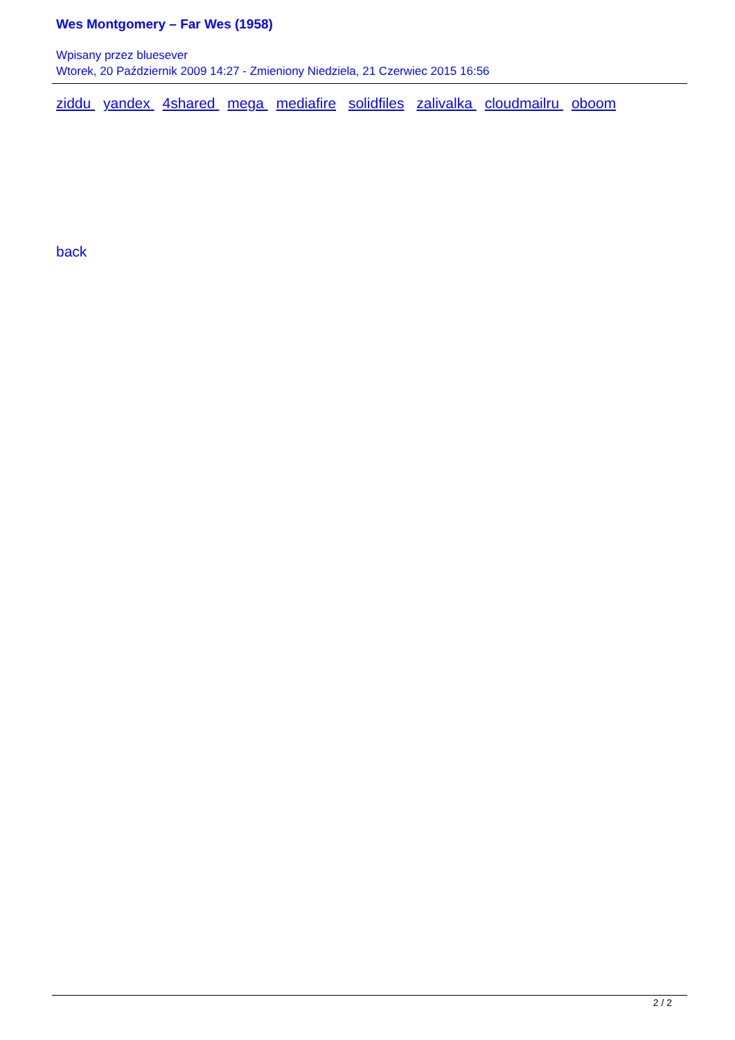Wes Montgomery – Far Wes (1958)
Wpisany przez bluesever
Wtorek, 20 Październik 2009 14:27 - Zmieniony Niedziela, 21 Czerwiec 2015 16:56
ziddu yandex 4shared mega mediafire solidfiles zalivalka cloudmailru oboom
back
2 / 2